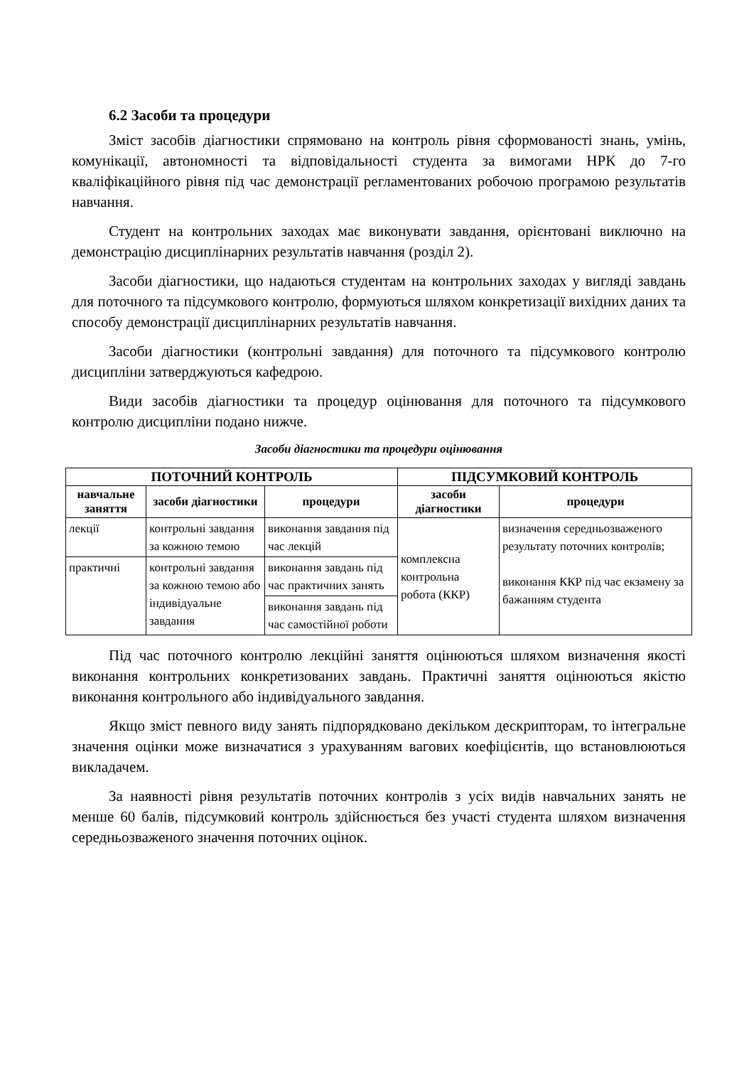6.2 Засоби та процедури
Зміст засобів діагностики спрямовано на контроль рівня сформованості знань, умінь, комунікації, автономності та відповідальності студента за вимогами НРК до 7-го кваліфікаційного рівня під час демонстрації регламентованих робочою програмою результатів навчання.
Студент на контрольних заходах має виконувати завдання, орієнтовані виключно на демонстрацію дисциплінарних результатів навчання (розділ 2).
Засоби діагностики, що надаються студентам на контрольних заходах у вигляді завдань для поточного та підсумкового контролю, формуються шляхом конкретизації вихідних даних та способу демонстрації дисциплінарних результатів навчання.
Засоби діагностики (контрольні завдання) для поточного та підсумкового контролю дисципліни затверджуються кафедрою.
Види засобів діагностики та процедур оцінювання для поточного та підсумкового контролю дисципліни подано нижче.
Засоби діагностики та процедури оцінювання
| ПОТОЧНИЙ КОНТРОЛЬ | | | ПІДСУМКОВИЙ КОНТРОЛЬ | |
| --- | --- | --- | --- | --- |
| навчальне заняття | засоби діагностики | процедури | засоби діагностики | процедури |
| лекції | контрольні завдання за кожною темою | виконання завдання під час лекцій | комплексна контрольна робота (ККР) | визначення середньозваженого результату поточних контролів; виконання ККР під час екзамену за бажанням студента |
| практичні | контрольні завдання за кожною темою або індивідуальне завдання | виконання завдань під час практичних занять | | |
| | | виконання завдань під час самостійної роботи | | |
Під час поточного контролю лекційні заняття оцінюються шляхом визначення якості виконання контрольних конкретизованих завдань. Практичні заняття оцінюються якістю виконання контрольного або індивідуального завдання.
Якщо зміст певного виду занять підпорядковано декільком дескрипторам, то інтегральне значення оцінки може визначатися з урахуванням вагових коефіцієнтів, що встановлюються викладачем.
За наявності рівня результатів поточних контролів з усіх видів навчальних занять не менше 60 балів, підсумковий контроль здійснюється без участі студента шляхом визначення середньозваженого значення поточних оцінок.